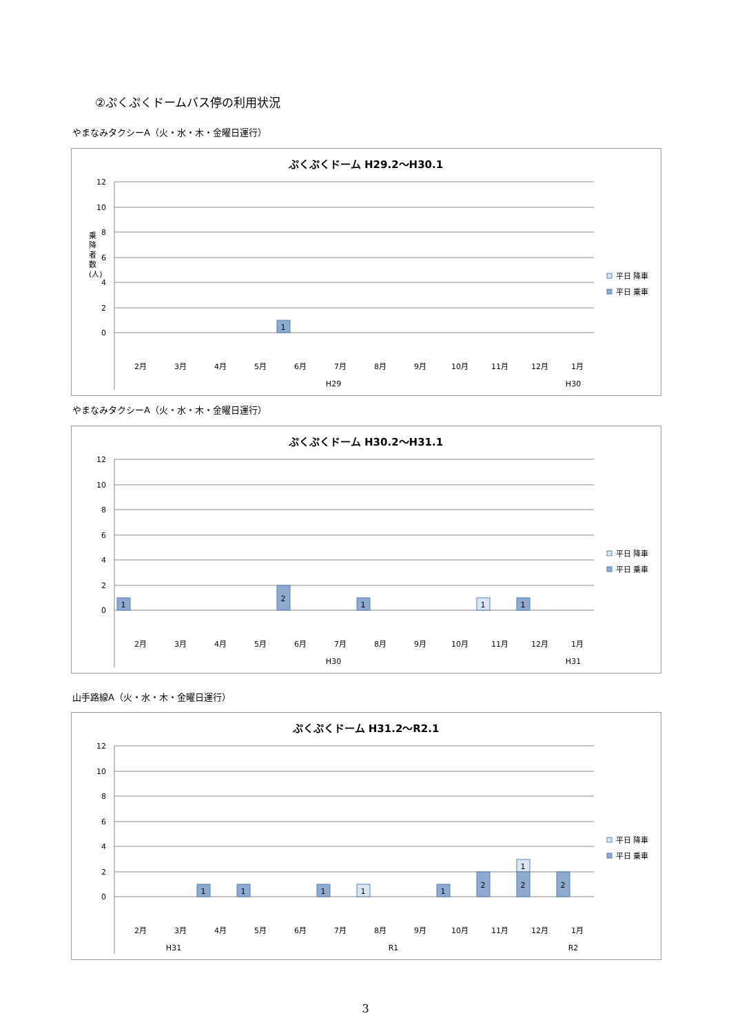②ぷくぷくドームバス停の利用状況
やまなみタクシーA（火・水・木・金曜日運行）
ぷくぷくドーム H29.2～H30.1
12
10
8
6
4
2
0
乗
降
者
数
(人)
1
2月
3月
4月
5月
6月
7月
8月
9月
10月
11月
12月
1月
H29
H30
平日 降車
平日 乗車
やまなみタクシーA（火・水・木・金曜日運行）
ぷくぷくドーム H30.2～H31.1
12
10
8
6
4
2
0
1
2
1
1
1
2月
3月
4月
5月
6月
7月
8月
9月
10月
11月
12月
1月
H30
H31
平日 降車
平日 乗車
山手路線A（火・水・木・金曜日運行）
ぷくぷくドーム H31.2～R2.1
12
10
8
6
4
2
0
1
1
1
1
1
2
1
2
2
2月
3月
4月
5月
6月
7月
8月
9月
10月
11月
12月
1月
H31
R1
R2
平日 降車
平日 乗車
3